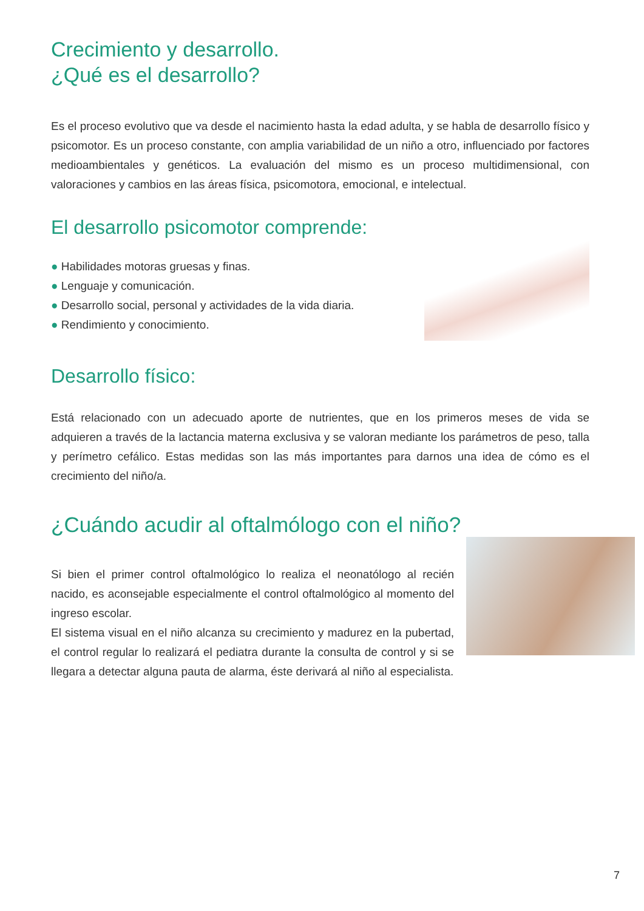Crecimiento y desarrollo.
¿Qué es el desarrollo?
Es el proceso evolutivo que va desde el nacimiento hasta la edad adulta, y se habla de desarrollo físico y psicomotor. Es un proceso constante, con amplia variabilidad de un niño a otro, influenciado por factores medioambientales y genéticos. La evaluación del mismo es un proceso multidimensional, con valoraciones y cambios en las áreas física, psicomotora, emocional, e intelectual.
El desarrollo psicomotor comprende:
● Habilidades motoras gruesas y finas.
● Lenguaje y comunicación.
● Desarrollo social, personal y actividades de la vida diaria.
● Rendimiento y conocimiento.
Desarrollo físico:
Está relacionado con un adecuado aporte de nutrientes, que en los primeros meses de vida se adquieren a través de la lactancia materna exclusiva y se valoran mediante los parámetros de peso, talla y perímetro cefálico. Estas medidas son las más importantes para darnos una idea de cómo es el crecimiento del niño/a.
¿Cuándo acudir al oftalmólogo con el niño?
Si bien el primer control oftalmológico lo realiza el neonatólogo al recién nacido, es aconsejable especialmente el control oftalmológico al momento del ingreso escolar.
El sistema visual en el niño alcanza su crecimiento y madurez en la pubertad, el control regular lo realizará el pediatra durante la consulta de control y si se llegara a detectar alguna pauta de alarma, éste derivará al niño al especialista.
7